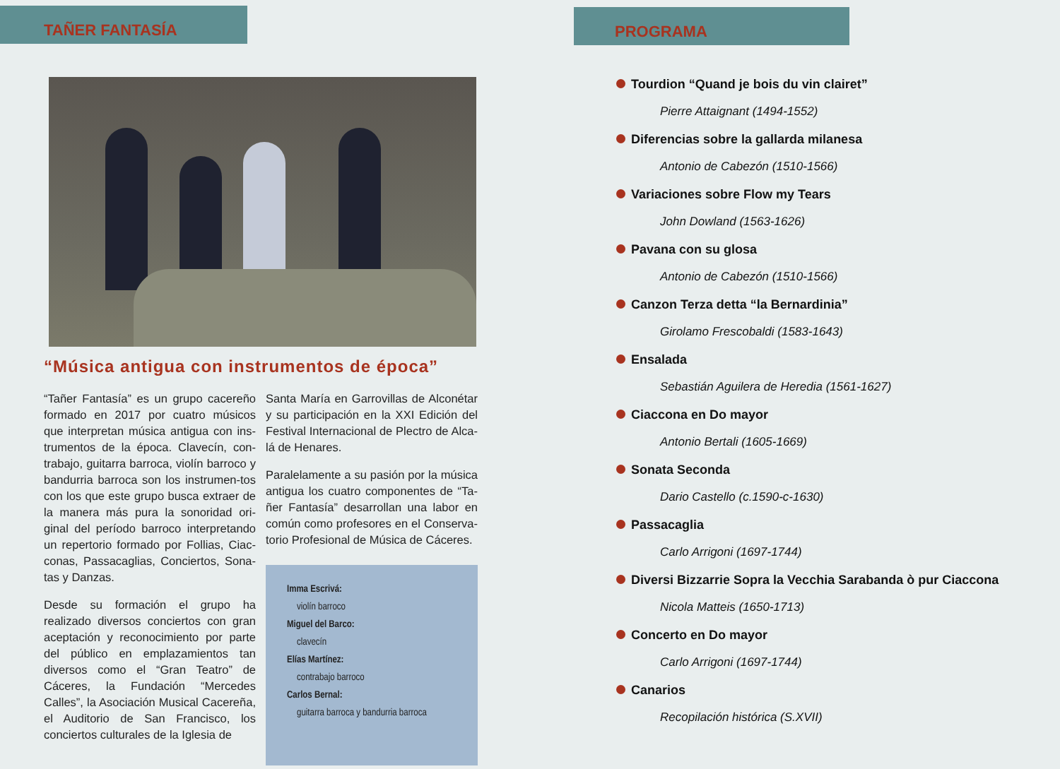TAÑER FANTASÍA
“Música antigua con instrumentos de época”
“Tañer Fantasía” es un grupo cacereño formado en 2017 por cuatro músicos que interpretan música antigua con ins-trumentos de la época. Clavecín, con-trabajo, guitarra barroca, violín barroco y bandurria barroca son los instrumen-tos con los que este grupo busca extraer de la manera más pura la sonoridad ori-ginal del período barroco interpretando un repertorio formado por Follias, Ciac-conas, Passacaglias, Conciertos, Sona-tas y Danzas.
Desde su formación el grupo ha realizado diversos conciertos con gran aceptación y reconocimiento por parte del público en emplazamientos tan diversos como el “Gran Teatro” de Cáceres, la Fundación “Mercedes Calles”, la Asociación Musical Cacereña, el Auditorio de San Francisco, los conciertos culturales de la Iglesia de
Santa María en Garrovillas de Alconétar y su participación en la XXI Edición del Festival Internacional de Plectro de Alca-lá de Henares.
Paralelamente a su pasión por la música antigua los cuatro componentes de “Ta-ñer Fantasía” desarrollan una labor en común como profesores en el Conserva-torio Profesional de Música de Cáceres.
Imma Escrivá:
violín barroco
Miguel del Barco:
clavecín
Elías Martínez:
contrabajo barroco
Carlos Bernal:
guitarra barroca y bandurria barroca
PROGRAMA
Tourdion “Quand je bois du vin clairet”
Pierre Attaignant (1494-1552)
Diferencias sobre la gallarda milanesa
Antonio de Cabezón (1510-1566)
Variaciones sobre Flow my Tears
John Dowland (1563-1626)
Pavana con su glosa
Antonio de Cabezón (1510-1566)
Canzon Terza detta “la Bernardinia”
Girolamo Frescobaldi (1583-1643)
Ensalada
Sebastián Aguilera de Heredia (1561-1627)
Ciaccona en Do mayor
Antonio Bertali (1605-1669)
Sonata Seconda
Dario Castello (c.1590-c-1630)
Passacaglia
Carlo Arrigoni (1697-1744)
Diversi Bizzarrie Sopra la Vecchia Sarabanda ò pur Ciaccona
Nicola Matteis (1650-1713)
Concerto en Do mayor
Carlo Arrigoni (1697-1744)
Canarios
Recopilación histórica (S.XVII)